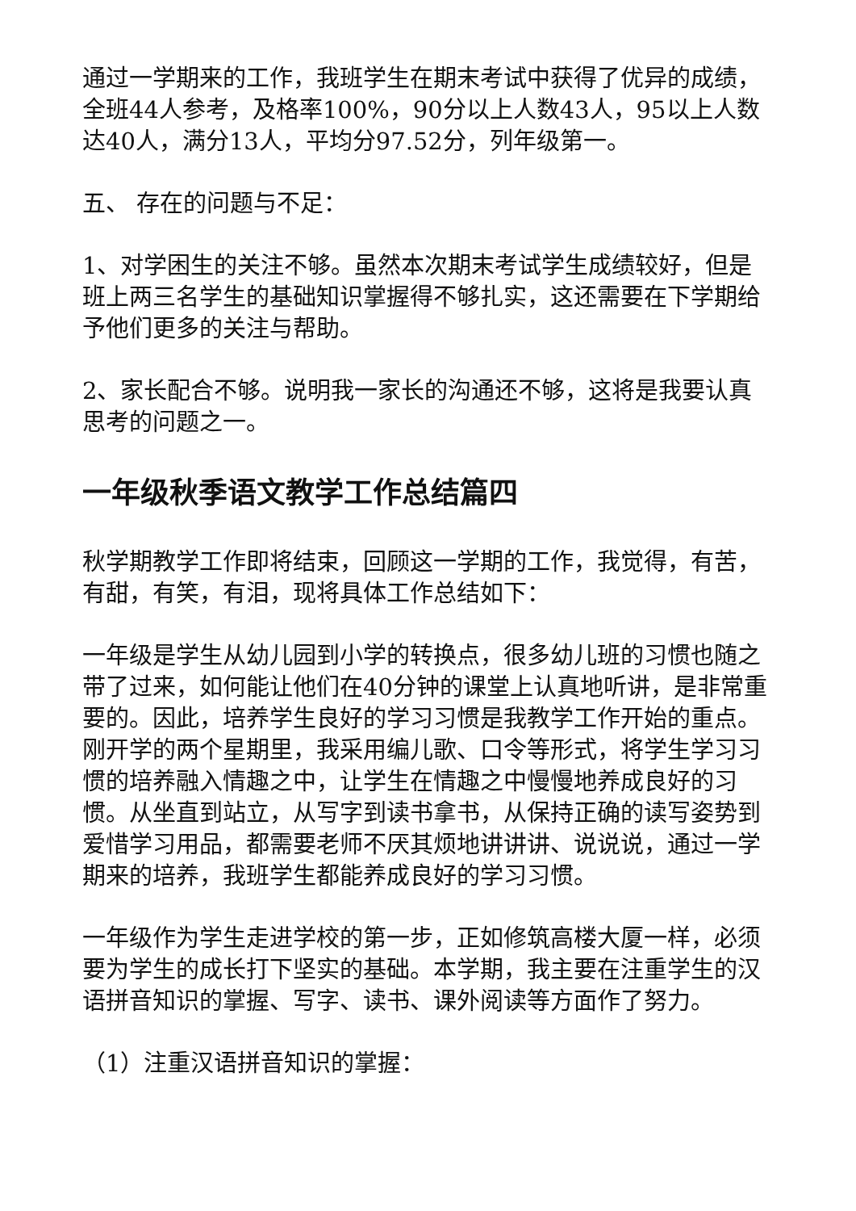通过一学期来的工作，我班学生在期末考试中获得了优异的成绩，全班44人参考，及格率100%，90分以上人数43人，95以上人数达40人，满分13人，平均分97.52分，列年级第一。
五、 存在的问题与不足：
1、对学困生的关注不够。虽然本次期末考试学生成绩较好，但是班上两三名学生的基础知识掌握得不够扎实，这还需要在下学期给予他们更多的关注与帮助。
2、家长配合不够。说明我一家长的沟通还不够，这将是我要认真思考的问题之一。
一年级秋季语文教学工作总结篇四
秋学期教学工作即将结束，回顾这一学期的工作，我觉得，有苦，有甜，有笑，有泪，现将具体工作总结如下：
一年级是学生从幼儿园到小学的转换点，很多幼儿班的习惯也随之带了过来，如何能让他们在40分钟的课堂上认真地听讲，是非常重要的。因此，培养学生良好的学习习惯是我教学工作开始的重点。刚开学的两个星期里，我采用编儿歌、口令等形式，将学生学习习惯的培养融入情趣之中，让学生在情趣之中慢慢地养成良好的习惯。从坐直到站立，从写字到读书拿书，从保持正确的读写姿势到爱惜学习用品，都需要老师不厌其烦地讲讲讲、说说说，通过一学期来的培养，我班学生都能养成良好的学习习惯。
一年级作为学生走进学校的第一步，正如修筑高楼大厦一样，必须要为学生的成长打下坚实的基础。本学期，我主要在注重学生的汉语拼音知识的掌握、写字、读书、课外阅读等方面作了努力。
（1）注重汉语拼音知识的掌握：